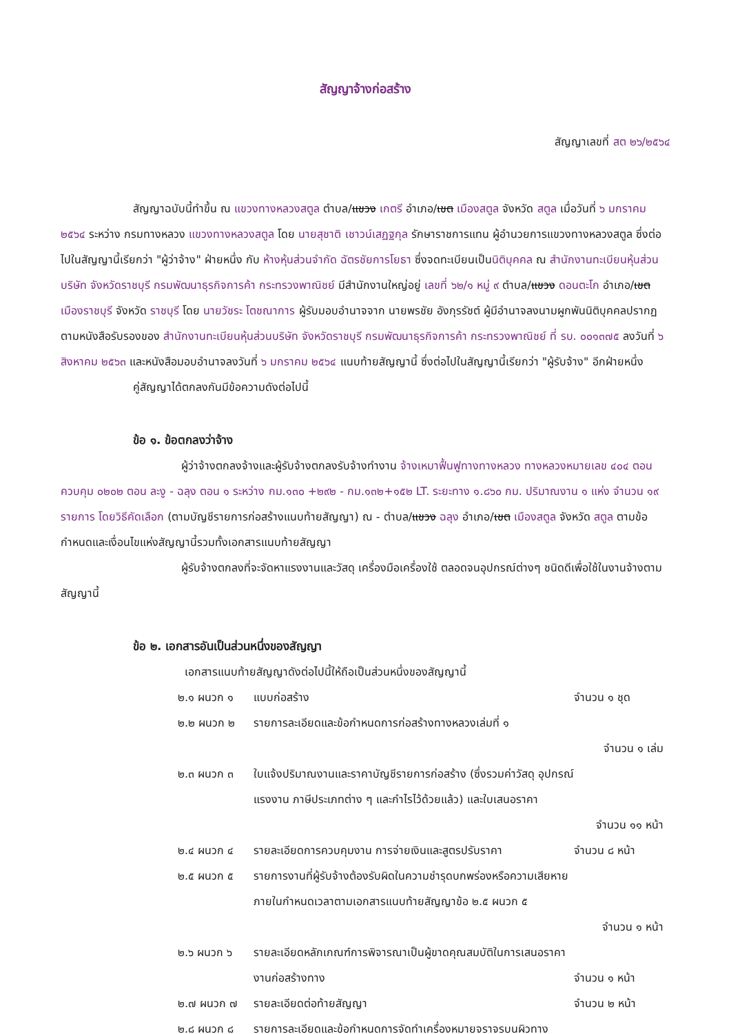สัญญาจ้างก่อสร้าง
สัญญาเลขที่ สต ๒๖/๒๕๖๔
สัญญาฉบับนี้ทำขึ้น ณ แขวงทางหลวงสตูล ตำบล/แขวง เกตรี อำเภอ/เขต เมืองสตูล จังหวัด สตูล เมื่อวันที่ ๖ มกราคม ๒๕๖๔ ระหว่าง กรมทางหลวง แขวงทางหลวงสตูล โดย นายสุชาติ เชาวน์เสฏฐกุล รักษาราชการแทน ผู้อำนวยการแขวงทางหลวงสตูล ซึ่งต่อไปในสัญญานี้เรียกว่า "ผู้ว่าจ้าง" ฝ่ายหนึ่ง กับ ห้างหุ้นส่วนจำกัด ฉัตรชัยการโยธา ซึ่งจดทะเบียนเป็นนิติบุคคล ณ สำนักงานทะเบียนหุ้นส่วนบริษัท จังหวัดราชบุรี กรมพัฒนาธุรกิจการค้า กระทรวงพาณิชย์ มีสำนักงานใหญ่อยู่ เลขที่ ๖๒/๑ หมู่ ๙ ตำบล/แขวง ดอนตะโก อำเภอ/เขต เมืองราชบุรี จังหวัด ราชบุรี โดย นายวัชระ โตชณาการ ผู้รับมอบอำนาจจาก นายพรชัย อังกุรรัชต์ ผู้มีอำนาจลงนามผูกพันนิติบุคคลปรากฏตามหนังสือรับรองของ สำนักงานทะเบียนหุ้นส่วนบริษัท จังหวัดราชบุรี กรมพัฒนาธุรกิจการค้า กระทรวงพาณิชย์ ที่ รบ. ๐๐๑๓๗๕ ลงวันที่ ๖ สิงหาคม ๒๕๖๓ และหนังสือมอบอำนาจลงวันที่ ๖ มกราคม ๒๕๖๔ แนบท้ายสัญญานี้ ซึ่งต่อไปในสัญญานี้เรียกว่า "ผู้รับจ้าง" อีกฝ่ายหนึ่ง
คู่สัญญาได้ตกลงกันมีข้อความดังต่อไปนี้
ข้อ ๑. ข้อตกลงว่าจ้าง
ผู้ว่าจ้างตกลงจ้างและผู้รับจ้างตกลงรับจ้างทำงาน จ้างเหมาฟื้นฟูทางทางหลวง ทางหลวงหมายเลข ๔๐๔ ตอนควบคุม ๐๒๐๒ ตอน ละงู - ฉลุง ตอน ๑ ระหว่าง กม.๑๓๐ +๒๙๒ - กม.๑๓๒+๑๕๒ LT. ระยะทาง ๑.๘๖๐ กม. ปริมาณงาน ๑ แห่ง จำนวน ๑๙ รายการ โดยวิธีคัดเลือก (ตามบัญชีรายการก่อสร้างแนบท้ายสัญญา) ณ - ตำบล/แขวง ฉลุง อำเภอ/เขต เมืองสตูล จังหวัด สตูล ตามข้อกำหนดและเงื่อนไขแห่งสัญญานี้รวมทั้งเอกสารแนบท้ายสัญญา
ผู้รับจ้างตกลงที่จะจัดหาแรงงานและวัสดุ เครื่องมือเครื่องใช้ ตลอดจนอุปกรณ์ต่างๆ ชนิดดีเพื่อใช้ในงานจ้างตามสัญญานี้
ข้อ ๒. เอกสารอันเป็นส่วนหนึ่งของสัญญา
เอกสารแนบท้ายสัญญาดังต่อไปนี้ให้ถือเป็นส่วนหนึ่งของสัญญานี้
๒.๑ ผนวก ๑ แบบก่อสร้าง จำนวน ๑ ชุด
๒.๒ ผนวก ๒ รายการละเอียดและข้อกำหนดการก่อสร้างทางหลวงเล่มที่ ๑
จำนวน ๑ เล่ม
๒.๓ ผนวก ๓ ใบแจ้งปริมาณงานและราคาบัญชีรายการก่อสร้าง (ซึ่งรวมค่าวัสดุ อุปกรณ์
แรงงาน ภาษีประเภทต่าง ๆ และกำไรไว้ด้วยแล้ว) และใบเสนอราคา
จำนวน ๑๑ หน้า
๒.๔ ผนวก ๔ รายละเอียดการควบคุมงาน การจ่ายเงินและสูตรปรับราคา จำนวน ๘ หน้า
๒.๕ ผนวก ๕ รายการงานที่ผู้รับจ้างต้องรับผิดในความชำรุดบกพร่องหรือความเสียหาย
ภายในกำหนดเวลาตามเอกสารแนบท้ายสัญญาข้อ ๒.๕ ผนวก ๕
จำนวน ๑ หน้า
๒.๖ ผนวก ๖ รายละเอียดหลักเกณฑ์การพิจารณาเป็นผู้ขาดคุณสมบัติในการเสนอราคา
งานก่อสร้างทาง
จำนวน ๑ หน้า
๒.๗ ผนวก ๗ รายละเอียดต่อท้ายสัญญา จำนวน ๒ หน้า
๒.๘ ผนวก ๘ รายการละเอียดและข้อกำหนดการจัดทำเครื่องหมายจราจรบนผิวทาง